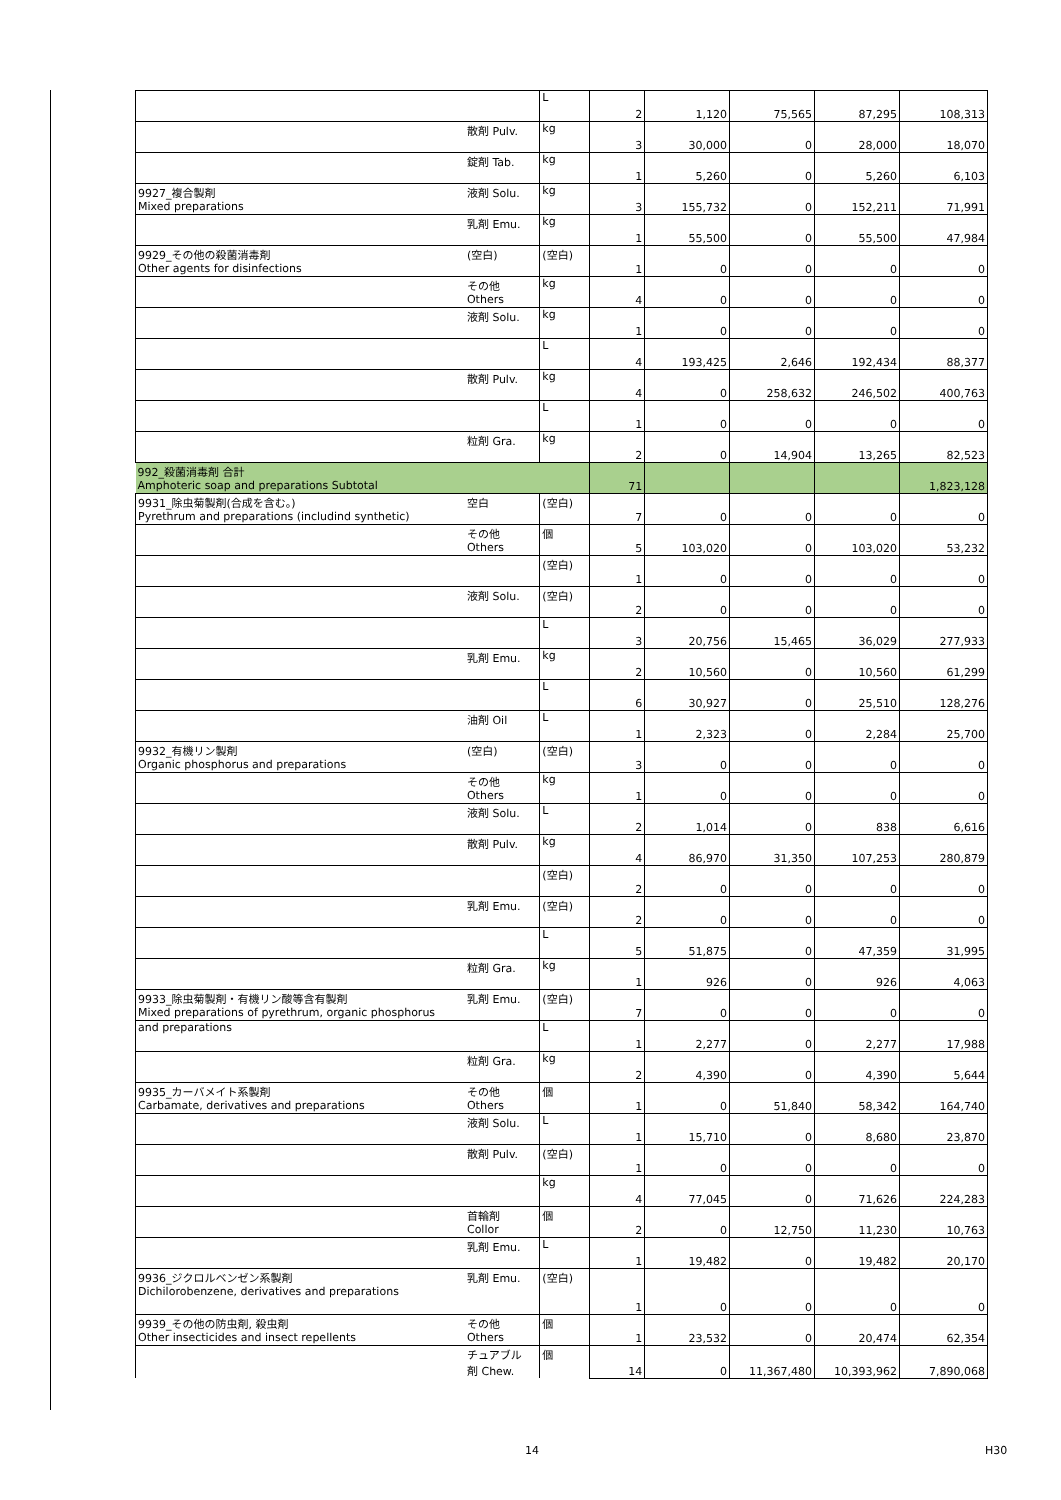| | | L | 2 | 1,120 | 75,565 | 87,295 | 108,313 |
| | 散剤 Pulv. | kg | 3 | 30,000 | 0 | 28,000 | 18,070 |
| | 錠剤 Tab. | kg | 1 | 5,260 | 0 | 5,260 | 6,103 |
| 9927_複合製剤 Mixed preparations | 液剤 Solu. | kg | 3 | 155,732 | 0 | 152,211 | 71,991 |
| | 乳剤 Emu. | kg | 1 | 55,500 | 0 | 55,500 | 47,984 |
| 9929_その他の殺菌消毒剤 Other agents for disinfections | (空白) | (空白) | 1 | 0 | 0 | 0 | 0 |
| | その他 Others | kg | 4 | 0 | 0 | 0 | 0 |
| | 液剤 Solu. | kg | 1 | 0 | 0 | 0 | 0 |
| | | L | 4 | 193,425 | 2,646 | 192,434 | 88,377 |
| | 散剤 Pulv. | kg | 4 | 0 | 258,632 | 246,502 | 400,763 |
| | | L | 1 | 0 | 0 | 0 | 0 |
| | 粒剤 Gra. | kg | 2 | 0 | 14,904 | 13,265 | 82,523 |
| 992_殺菌消毒剤 合計 Amphoteric soap and preparations Subtotal | | | 71 | | | | 1,823,128 |
| 9931_除虫菊製剤(合成を含む。) Pyrethrum and preparations (includind synthetic) | 空白 | (空白) | 7 | 0 | 0 | 0 | 0 |
| | その他 Others | 個 | 5 | 103,020 | 0 | 103,020 | 53,232 |
| | | (空白) | 1 | 0 | 0 | 0 | 0 |
| | 液剤 Solu. | (空白) | 2 | 0 | 0 | 0 | 0 |
| | | L | 3 | 20,756 | 15,465 | 36,029 | 277,933 |
| | 乳剤 Emu. | kg | 2 | 10,560 | 0 | 10,560 | 61,299 |
| | | L | 6 | 30,927 | 0 | 25,510 | 128,276 |
| | 油剤 Oil | L | 1 | 2,323 | 0 | 2,284 | 25,700 |
| 9932_有機リン製剤 Organic phosphorus and preparations | (空白) | (空白) | 3 | 0 | 0 | 0 | 0 |
| | その他 Others | kg | 1 | 0 | 0 | 0 | 0 |
| | 液剤 Solu. | L | 2 | 1,014 | 0 | 838 | 6,616 |
| | 散剤 Pulv. | kg | 4 | 86,970 | 31,350 | 107,253 | 280,879 |
| | | (空白) | 2 | 0 | 0 | 0 | 0 |
| | 乳剤 Emu. | (空白) | 2 | 0 | 0 | 0 | 0 |
| | | L | 5 | 51,875 | 0 | 47,359 | 31,995 |
| | 粒剤 Gra. | kg | 1 | 926 | 0 | 926 | 4,063 |
| 9933_除虫菊製剤・有機リン酸等含有製剤 Mixed preparations of pyrethrum, organic phosphorus | 乳剤 Emu. | (空白) | 7 | 0 | 0 | 0 | 0 |
| and preparations | | L | 1 | 2,277 | 0 | 2,277 | 17,988 |
| | 粒剤 Gra. | kg | 2 | 4,390 | 0 | 4,390 | 5,644 |
| 9935_カーバメイト系製剤 Carbamate, derivatives and preparations | その他 Others | 個 | 1 | 0 | 51,840 | 58,342 | 164,740 |
| | 液剤 Solu. | L | 1 | 15,710 | 0 | 8,680 | 23,870 |
| | 散剤 Pulv. | (空白) | 1 | 0 | 0 | 0 | 0 |
| | | kg | 4 | 77,045 | 0 | 71,626 | 224,283 |
| | 首輪剤 Collor | 個 | 2 | 0 | 12,750 | 11,230 | 10,763 |
| | 乳剤 Emu. | L | 1 | 19,482 | 0 | 19,482 | 20,170 |
| 9936_ジクロルベンゼン系製剤 Dichilorobenzene, derivatives and preparations | 乳剤 Emu. | (空白) | 1 | 0 | 0 | 0 | 0 |
| 9939_その他の防虫剤, 殺虫剤 Other insecticides and insect repellents | その他 Others | 個 | 1 | 23,532 | 0 | 20,474 | 62,354 |
| | チュアブル 剤 Chew. | 個 | 14 | 0 | 11,367,480 | 10,393,962 | 7,890,068 |
14 H30